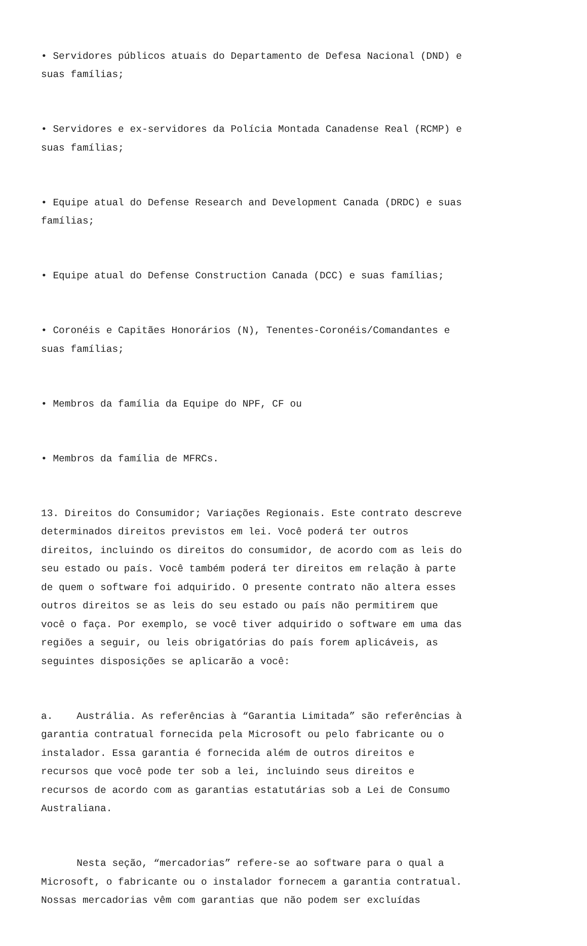• Servidores públicos atuais do Departamento de Defesa Nacional (DND) e suas famílias;
• Servidores e ex-servidores da Polícia Montada Canadense Real (RCMP) e suas famílias;
• Equipe atual do Defense Research and Development Canada (DRDC) e suas famílias;
• Equipe atual do Defense Construction Canada (DCC) e suas famílias;
• Coronéis e Capitães Honorários (N), Tenentes-Coronéis/Comandantes e suas famílias;
• Membros da família da Equipe do NPF, CF ou
• Membros da família de MFRCs.
13. Direitos do Consumidor; Variações Regionais. Este contrato descreve determinados direitos previstos em lei. Você poderá ter outros direitos, incluindo os direitos do consumidor, de acordo com as leis do seu estado ou país. Você também poderá ter direitos em relação à parte de quem o software foi adquirido. O presente contrato não altera esses outros direitos se as leis do seu estado ou país não permitirem que você o faça. Por exemplo, se você tiver adquirido o software em uma das regiões a seguir, ou leis obrigatórias do país forem aplicáveis, as seguintes disposições se aplicarão a você:
a. Austrália. As referências à “Garantia Limitada” são referências à garantia contratual fornecida pela Microsoft ou pelo fabricante ou o instalador. Essa garantia é fornecida além de outros direitos e recursos que você pode ter sob a lei, incluindo seus direitos e recursos de acordo com as garantias estatutárias sob a Lei de Consumo Australiana.
Nesta seção, “mercadorias” refere-se ao software para o qual a Microsoft, o fabricante ou o instalador fornecem a garantia contratual. Nossas mercadorias vêm com garantias que não podem ser excluídas